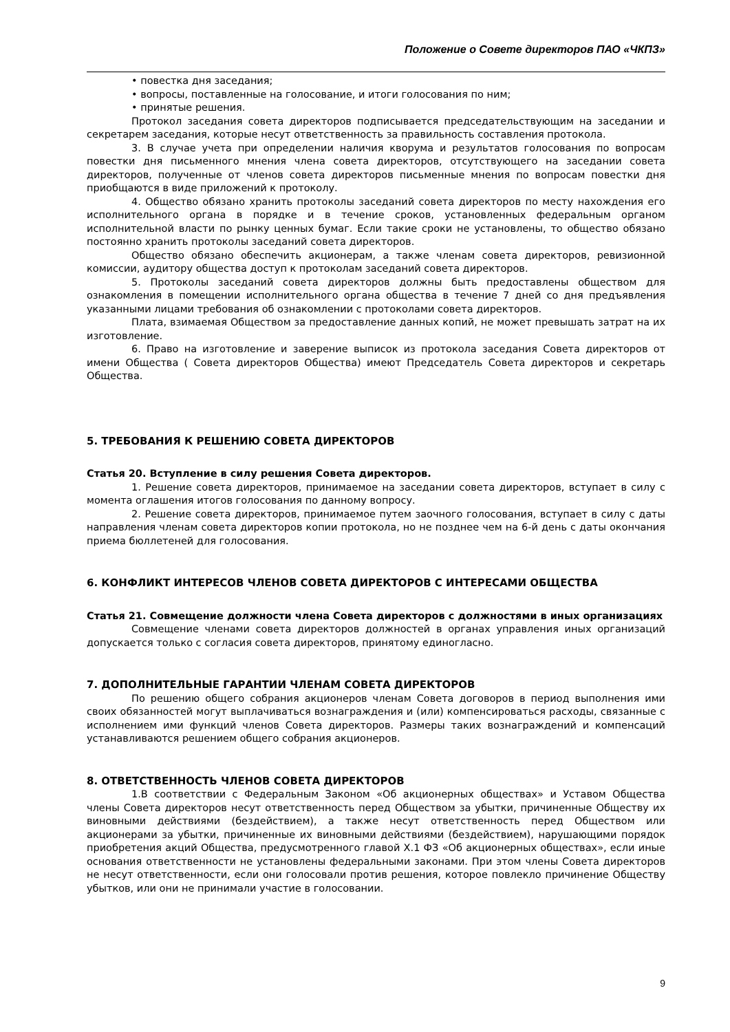Положение о Совете директоров ПАО «ЧКПЗ»
• повестка дня заседания;
• вопросы, поставленные на голосование, и итоги голосования по ним;
• принятые решения.
Протокол заседания совета директоров подписывается председательствующим на заседании и секретарем заседания, которые несут ответственность за правильность составления протокола.
3. В случае учета при определении наличия кворума и результатов голосования по вопросам повестки дня письменного мнения члена совета директоров, отсутствующего на заседании совета директоров, полученные от членов совета директоров письменные мнения по вопросам повестки дня приобщаются в виде приложений к протоколу.
4. Общество обязано хранить протоколы заседаний совета директоров по месту нахождения его исполнительного органа в порядке и в течение сроков, установленных федеральным органом исполнительной власти по рынку ценных бумаг. Если такие сроки не установлены, то общество обязано постоянно хранить протоколы заседаний совета директоров.
Общество обязано обеспечить акционерам, а также членам совета директоров, ревизионной комиссии, аудитору общества доступ к протоколам заседаний совета директоров.
5. Протоколы заседаний совета директоров должны быть предоставлены обществом для ознакомления в помещении исполнительного органа общества в течение 7 дней со дня предъявления указанными лицами требования об ознакомлении с протоколами совета директоров.
Плата, взимаемая Обществом за предоставление данных копий, не может превышать затрат на их изготовление.
6. Право на изготовление и заверение выписок из протокола заседания Совета директоров от имени Общества ( Совета директоров Общества) имеют Председатель Совета директоров и секретарь Общества.
5. ТРЕБОВАНИЯ К РЕШЕНИЮ СОВЕТА ДИРЕКТОРОВ
Статья 20. Вступление в силу решения Совета директоров.
1. Решение совета директоров, принимаемое на заседании совета директоров, вступает в силу с момента оглашения итогов голосования по данному вопросу.
2. Решение совета директоров, принимаемое путем заочного голосования, вступает в силу с даты направления членам совета директоров копии протокола, но не позднее чем на 6-й день с даты окончания приема бюллетеней для голосования.
6. КОНФЛИКТ ИНТЕРЕСОВ ЧЛЕНОВ СОВЕТА ДИРЕКТОРОВ С ИНТЕРЕСАМИ ОБЩЕСТВА
Статья 21. Совмещение должности члена Совета директоров с должностями в иных организациях
Совмещение членами совета директоров должностей в органах управления иных организаций допускается только с согласия совета директоров, принятому единогласно.
7. ДОПОЛНИТЕЛЬНЫЕ ГАРАНТИИ ЧЛЕНАМ СОВЕТА ДИРЕКТОРОВ
По решению общего собрания акционеров членам Совета договоров в период выполнения ими своих обязанностей могут выплачиваться вознаграждения и (или) компенсироваться расходы, связанные с исполнением ими функций членов Совета директоров. Размеры таких вознаграждений и компенсаций устанавливаются решением общего собрания акционеров.
8. ОТВЕТСТВЕННОСТЬ ЧЛЕНОВ СОВЕТА ДИРЕКТОРОВ
1.В соответствии с Федеральным Законом «Об акционерных обществах» и Уставом Общества члены Совета директоров несут ответственность перед Обществом за убытки, причиненные Обществу их виновными действиями (бездействием), а также несут ответственность перед Обществом или акционерами за убытки, причиненные их виновными действиями (бездействием), нарушающими порядок приобретения акций Общества, предусмотренного главой X.1 ФЗ «Об акционерных обществах», если иные основания ответственности не установлены федеральными законами. При этом члены Совета директоров не несут ответственности, если они голосовали против решения, которое повлекло причинение Обществу убытков, или они не принимали участие в голосовании.
9